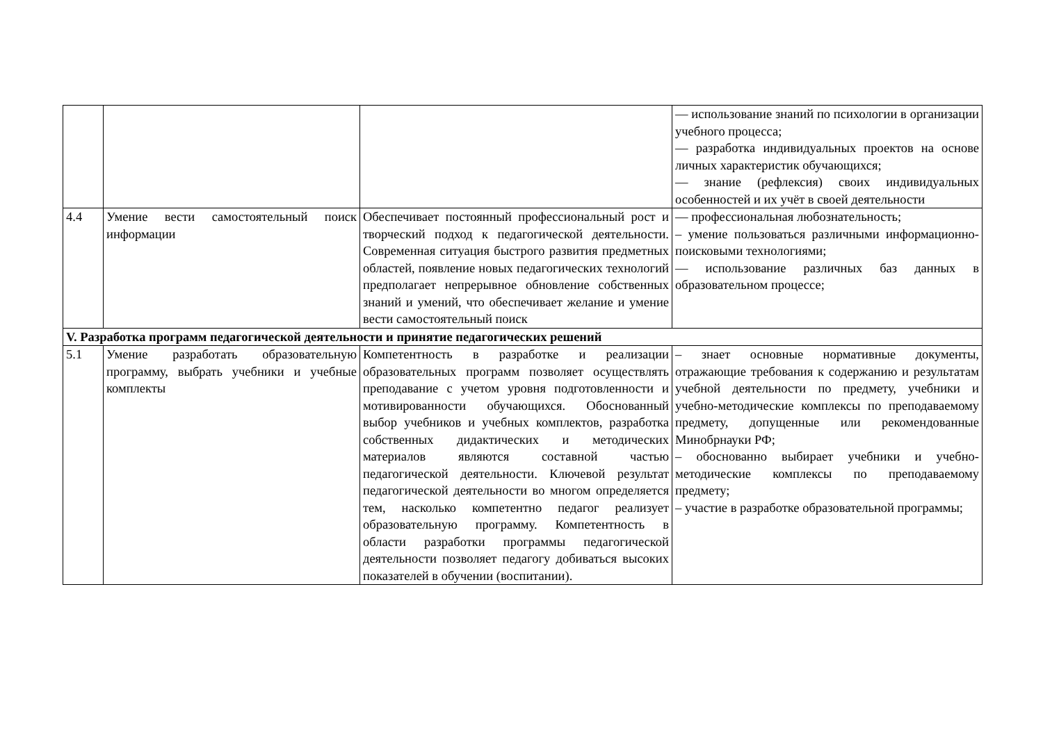| | | | — использование знаний по психологии в организации учебного процесса; — разработка индивидуальных проектов на основе личных характеристик обучающихся; — знание (рефлексия) своих индивидуальных особенностей и их учёт в своей деятельности |
| 4.4 | Умение вести самостоятельный поиск информации | Обеспечивает постоянный профессиональный рост и творческий подход к педагогической деятельности. Современная ситуация быстрого развития предметных областей, появление новых педагогических технологий предполагает непрерывное обновление собственных знаний и умений, что обеспечивает желание и умение вести самостоятельный поиск | — профессиональная любознательность; – умение пользоваться различными информационно-поисковыми технологиями; — использование различных баз данных в образовательном процессе; |
| V. Разработка программ педагогической деятельности и принятие педагогических решений | | | |
| 5.1 | Умение разработать образовательную программу, выбрать учебники и учебные комплекты | Компетентность в разработке и реализации образовательных программ позволяет осуществлять преподавание с учетом уровня подготовленности и мотивированности обучающихся. Обоснованный выбор учебников и учебных комплектов, разработка собственных дидактических и методических материалов являются составной частью педагогической деятельности. Ключевой результат педагогической деятельности во многом определяется тем, насколько компетентно педагог реализует образовательную программу. Компетентность в области разработки программы педагогической деятельности позволяет педагогу добиваться высоких показателей в обучении (воспитании). | – знает основные нормативные документы, отражающие требования к содержанию и результатам учебной деятельности по предмету, учебники и учебно-методические комплексы по преподаваемому предмету, допущенные или рекомендованные Минобрнауки РФ; – обоснованно выбирает учебники и учебно-методические комплексы по преподаваемому предмету; – участие в разработке образовательной программы; |